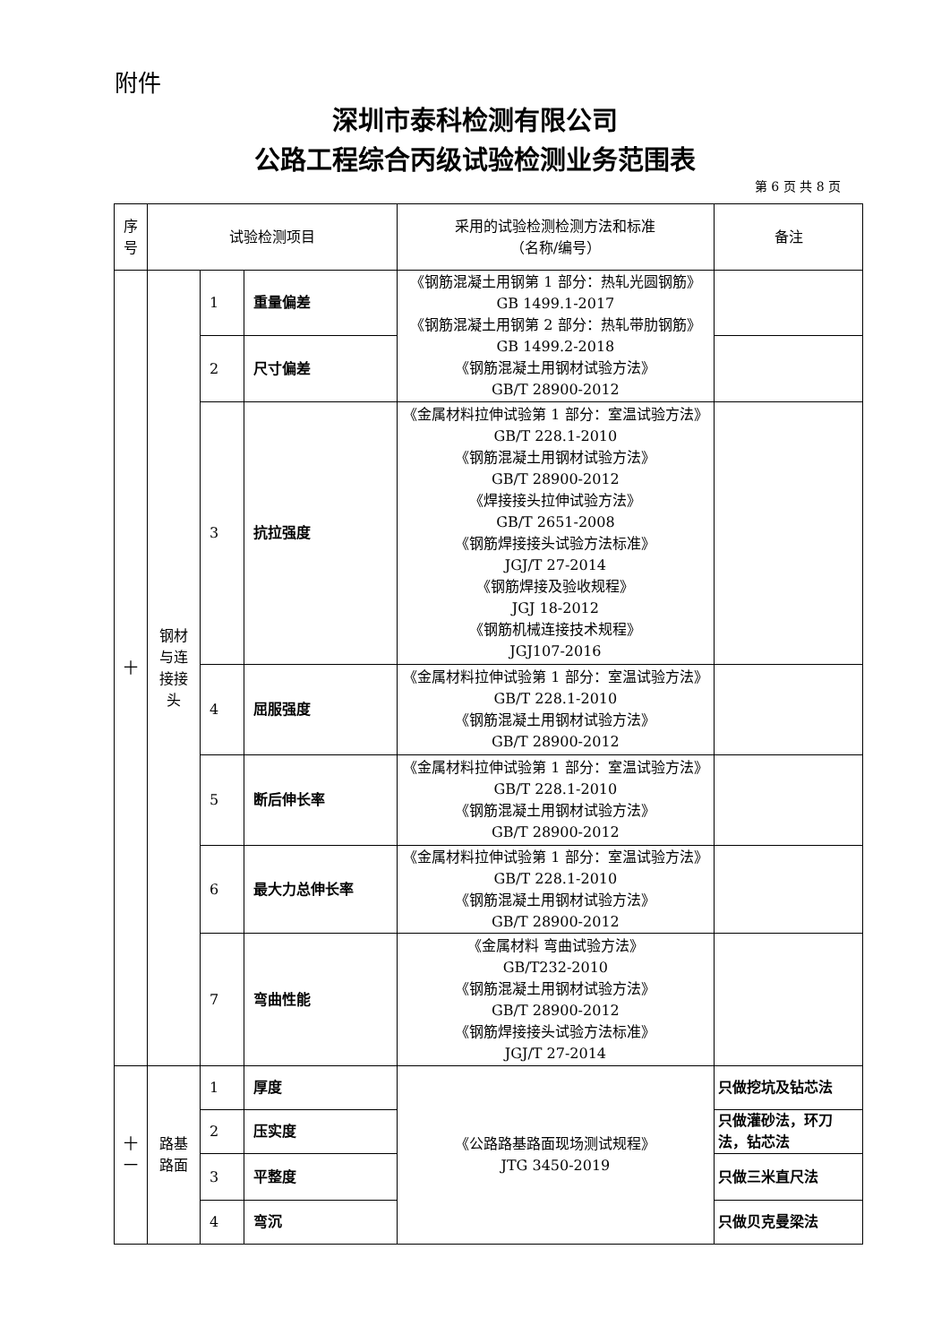附件
深圳市泰科检测有限公司
公路工程综合丙级试验检测业务范围表
第 6 页 共 8 页
| 序 号 | 试验检测项目 | | | 采用的试验检测检测方法和标准 （名称/编号） | 备注 |
| --- | --- | --- | --- | --- | --- |
| 十 | 钢材 与连 接接 头 | 1 | 重量偏差 | 《钢筋混凝土用钢第 1 部分：热轧光圆钢筋》GB 1499.1-2017 《钢筋混凝土用钢第 2 部分：热轧带肋钢筋》GB 1499.2-2018 《钢筋混凝土用钢材试验方法》 GB/T 28900-2012 | |
| | | 2 | 尺寸偏差 | | |
| | | 3 | 抗拉强度 | 《金属材料拉伸试验第 1 部分：室温试验方法》GB/T 228.1-2010 《钢筋混凝土用钢材试验方法》 GB/T 28900-2012 《焊接接头拉伸试验方法》 GB/T 2651-2008 《钢筋焊接接头试验方法标准》 JGJ/T 27-2014 《钢筋焊接及验收规程》 JGJ 18-2012 《钢筋机械连接技术规程》 JGJ107-2016 | |
| | | 4 | 屈服强度 | 《金属材料拉伸试验第 1 部分：室温试验方法》GB/T 228.1-2010 《钢筋混凝土用钢材试验方法》 GB/T 28900-2012 | |
| | | 5 | 断后伸长率 | 《金属材料拉伸试验第 1 部分：室温试验方法》GB/T 228.1-2010 《钢筋混凝土用钢材试验方法》 GB/T 28900-2012 | |
| | | 6 | 最大力总伸长率 | 《金属材料拉伸试验第 1 部分：室温试验方法》GB/T 228.1-2010 《钢筋混凝土用钢材试验方法》 GB/T 28900-2012 | |
| | | 7 | 弯曲性能 | 《金属材料 弯曲试验方法》 GB/T232-2010 《钢筋混凝土用钢材试验方法》 GB/T 28900-2012 《钢筋焊接接头试验方法标准》 JGJ/T 27-2014 | |
| 十 一 | 路基 路面 | 1 | 厚度 | 《公路路基路面现场测试规程》 JTG 3450-2019 | 只做挖坑及钻芯法 |
| | | 2 | 压实度 | | 只做灌砂法，环刀法，钻芯法 |
| | | 3 | 平整度 | | 只做三米直尺法 |
| | | 4 | 弯沉 | | 只做贝克曼梁法 |